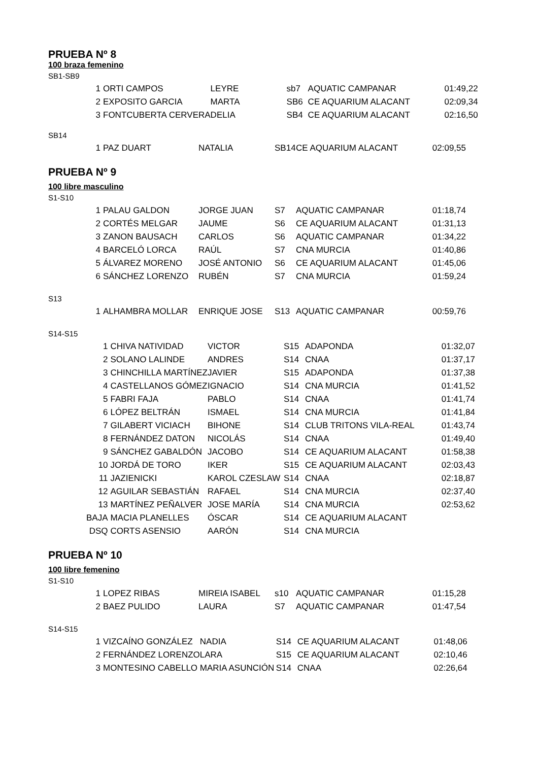PRUEBA Nº 8
100 braza femenino
SB1-SB9
| 1 | ORTI CAMPOS | LEYRE | sb7 | AQUATIC CAMPANAR | 01:49,22 |
| 2 | EXPOSITO GARCIA | MARTA | SB6 | CE AQUARIUM ALACANT | 02:09,34 |
| 3 | FONTCUBERTA CERVERA | DELIA | SB4 | CE AQUARIUM ALACANT | 02:16,50 |
SB14
| 1 | PAZ DUART | NATALIA | SB14 | CE AQUARIUM ALACANT | 02:09,55 |
PRUEBA Nº 9
100 libre masculino
S1-S10
| 1 | PALAU GALDON | JORGE JUAN | S7 | AQUATIC CAMPANAR | 01:18,74 |
| 2 | CORTÉS MELGAR | JAUME | S6 | CE AQUARIUM ALACANT | 01:31,13 |
| 3 | ZANON BAUSACH | CARLOS | S6 | AQUATIC CAMPANAR | 01:34,22 |
| 4 | BARCELÓ LORCA | RAÚL | S7 | CNA MURCIA | 01:40,86 |
| 5 | ÁLVAREZ MORENO | JOSÉ ANTONIO | S6 | CE AQUARIUM ALACANT | 01:45,06 |
| 6 | SÁNCHEZ LORENZO | RUBÉN | S7 | CNA MURCIA | 01:59,24 |
S13
| 1 | ALHAMBRA MOLLAR | ENRIQUE JOSE | S13 | AQUATIC CAMPANAR | 00:59,76 |
S14-S15
| 1 | CHIVA NATIVIDAD | VICTOR | S15 | ADAPONDA | 01:32,07 |
| 2 | SOLANO LALINDE | ANDRES | S14 | CNAA | 01:37,17 |
| 3 | CHINCHILLA MARTÍNEZ | JAVIER | S15 | ADAPONDA | 01:37,38 |
| 4 | CASTELLANOS GÓMEZ | IGNACIO | S14 | CNA MURCIA | 01:41,52 |
| 5 | FABRI FAJA | PABLO | S14 | CNAA | 01:41,74 |
| 6 | LÓPEZ BELTRÁN | ISMAEL | S14 | CNA MURCIA | 01:41,84 |
| 7 | GILABERT VICIACH | BIHONE | S14 | CLUB TRITONS VILA-REAL | 01:43,74 |
| 8 | FERNÁNDEZ DATON | NICOLÁS | S14 | CNAA | 01:49,40 |
| 9 | SÁNCHEZ GABALDÓN | JACOBO | S14 | CE AQUARIUM ALACANT | 01:58,38 |
| 10 | JORDÁ DE TORO | IKER | S15 | CE AQUARIUM ALACANT | 02:03,43 |
| 11 | JAZIENICKI | KAROL CZESLAW | S14 | CNAA | 02:18,87 |
| 12 | AGUILAR SEBASTIÁN | RAFAEL | S14 | CNA MURCIA | 02:37,40 |
| 13 | MARTÍNEZ PEÑALVER | JOSE MARÍA | S14 | CNA MURCIA | 02:53,62 |
| BAJA | MACIA PLANELLES | ÓSCAR | S14 | CE AQUARIUM ALACANT | |
| DSQ | CORTS ASENSIO | AARÓN | S14 | CNA MURCIA | |
PRUEBA Nº 10
100 libre femenino
S1-S10
| 1 | LOPEZ RIBAS | MIREIA ISABEL | s10 | AQUATIC CAMPANAR | 01:15,28 |
| 2 | BAEZ PULIDO | LAURA | S7 | AQUATIC CAMPANAR | 01:47,54 |
S14-S15
| 1 | VIZCAÍNO GONZÁLEZ | NADIA | S14 | CE AQUARIUM ALACANT | 01:48,06 |
| 2 | FERNÁNDEZ LORENZO | LARA | S15 | CE AQUARIUM ALACANT | 02:10,46 |
| 3 | MONTESINO CABELLO | MARIA ASUNCIÓN | S14 | CNAA | 02:26,64 |